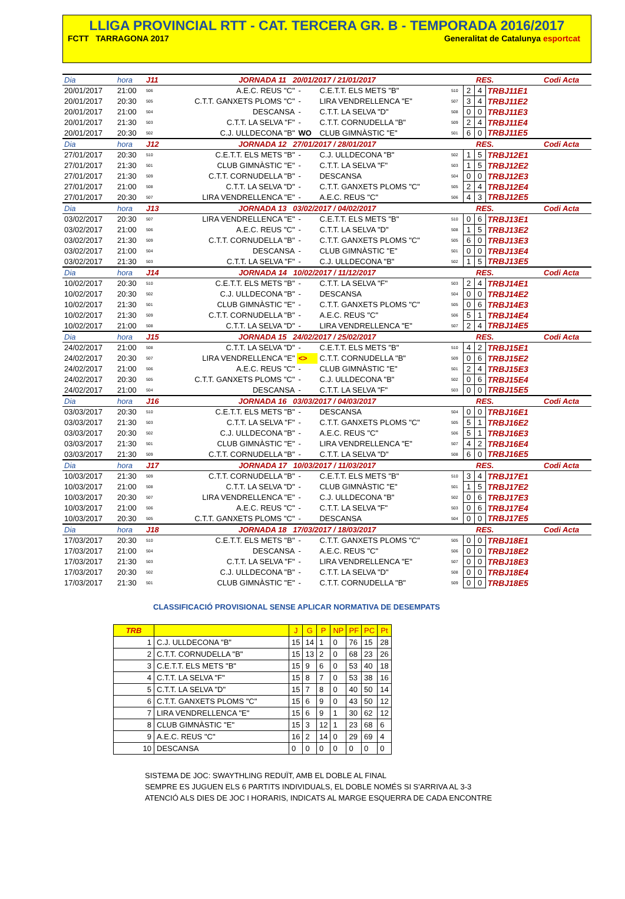LLIGA PROVINCIAL RTT - CAT. TERCERA GR. B - TEMPORADA 2016/2017
FCTT TARRAGONA 2017 Generalitat de Catalunya esportcat
| Dia | hora | J11 | JORNADA 11 20/01/2017 / 21/01/2017 | | | | | RES. | | Codi Acta |
| 20/01/2017 | 21:00 | 506 | A.E.C. REUS "C" | - | C.E.T.T. ELS METS "B" | 510 | 2 | 4 | TRBJ11E1 | |
| 20/01/2017 | 20:30 | 505 | C.T.T. GANXETS PLOMS "C" | - | LIRA VENDRELLENCA "E" | 507 | 3 | 4 | TRBJ11E2 | |
| 20/01/2017 | 21:00 | 504 | DESCANSA | - | C.T.T. LA SELVA "D" | 508 | 0 | 0 | TRBJ11E3 | |
| 20/01/2017 | 21:30 | 503 | C.T.T. LA SELVA "F" | - | C.T.T. CORNUDELLA "B" | 509 | 2 | 4 | TRBJ11E4 | |
| 20/01/2017 | 20:30 | 502 | C.J. ULLDECONA "B" | WO | CLUB GIMNÀSTIC "E" | 501 | 6 | 0 | TRBJ11E5 | |
| Dia | hora | J12 | JORNADA 12 27/01/2017 / 28/01/2017 | | | | | RES. | | Codi Acta |
| 27/01/2017 | 20:30 | 510 | C.E.T.T. ELS METS "B" | - | C.J. ULLDECONA "B" | 502 | 1 | 5 | TRBJ12E1 | |
| 27/01/2017 | 21:30 | 501 | CLUB GIMNÀSTIC "E" | - | C.T.T. LA SELVA "F" | 503 | 1 | 5 | TRBJ12E2 | |
| 27/01/2017 | 21:30 | 509 | C.T.T. CORNUDELLA "B" | - | DESCANSA | 504 | 0 | 0 | TRBJ12E3 | |
| 27/01/2017 | 21:00 | 508 | C.T.T. LA SELVA "D" | - | C.T.T. GANXETS PLOMS "C" | 505 | 2 | 4 | TRBJ12E4 | |
| 27/01/2017 | 20:30 | 507 | LIRA VENDRELLENCA "E" | - | A.E.C. REUS "C" | 506 | 4 | 3 | TRBJ12E5 | |
| Dia | hora | J13 | JORNADA 13 03/02/2017 / 04/02/2017 | | | | | RES. | | Codi Acta |
| 03/02/2017 | 20:30 | 507 | LIRA VENDRELLENCA "E" | - | C.E.T.T. ELS METS "B" | 510 | 0 | 6 | TRBJ13E1 | |
| 03/02/2017 | 21:00 | 506 | A.E.C. REUS "C" | - | C.T.T. LA SELVA "D" | 508 | 1 | 5 | TRBJ13E2 | |
| 03/02/2017 | 21:30 | 509 | C.T.T. CORNUDELLA "B" | - | C.T.T. GANXETS PLOMS "C" | 505 | 6 | 0 | TRBJ13E3 | |
| 03/02/2017 | 21:00 | 504 | DESCANSA | - | CLUB GIMNÀSTIC "E" | 501 | 0 | 0 | TRBJ13E4 | |
| 03/02/2017 | 21:30 | 503 | C.T.T. LA SELVA "F" | - | C.J. ULLDECONA "B" | 502 | 1 | 5 | TRBJ13E5 | |
| Dia | hora | J14 | JORNADA 14 10/02/2017 / 11/12/2017 | | | | | RES. | | Codi Acta |
| 10/02/2017 | 20:30 | 510 | C.E.T.T. ELS METS "B" | - | C.T.T. LA SELVA "F" | 503 | 2 | 4 | TRBJ14E1 | |
| 10/02/2017 | 20:30 | 502 | C.J. ULLDECONA "B" | - | DESCANSA | 504 | 0 | 0 | TRBJ14E2 | |
| 10/02/2017 | 21:30 | 501 | CLUB GIMNÀSTIC "E" | - | C.T.T. GANXETS PLOMS "C" | 505 | 0 | 6 | TRBJ14E3 | |
| 10/02/2017 | 21:30 | 509 | C.T.T. CORNUDELLA "B" | - | A.E.C. REUS "C" | 506 | 5 | 1 | TRBJ14E4 | |
| 10/02/2017 | 21:00 | 508 | C.T.T. LA SELVA "D" | - | LIRA VENDRELLENCA "E" | 507 | 2 | 4 | TRBJ14E5 | |
| Dia | hora | J15 | JORNADA 15 24/02/2017 / 25/02/2017 | | | | | RES. | | Codi Acta |
| 24/02/2017 | 21:00 | 508 | C.T.T. LA SELVA "D" | - | C.E.T.T. ELS METS "B" | 510 | 4 | 2 | TRBJ15E1 | |
| 24/02/2017 | 20:30 | 507 | LIRA VENDRELLENCA "E" | <> | C.T.T. CORNUDELLA "B" | 509 | 0 | 6 | TRBJ15E2 | |
| 24/02/2017 | 21:00 | 506 | A.E.C. REUS "C" | - | CLUB GIMNÀSTIC "E" | 501 | 2 | 4 | TRBJ15E3 | |
| 24/02/2017 | 20:30 | 505 | C.T.T. GANXETS PLOMS "C" | - | C.J. ULLDECONA "B" | 502 | 0 | 6 | TRBJ15E4 | |
| 24/02/2017 | 21:00 | 504 | DESCANSA | - | C.T.T. LA SELVA "F" | 503 | 0 | 0 | TRBJ15E5 | |
| Dia | hora | J16 | JORNADA 16 03/03/2017 / 04/03/2017 | | | | | RES. | | Codi Acta |
| 03/03/2017 | 20:30 | 510 | C.E.T.T. ELS METS "B" | - | DESCANSA | 504 | 0 | 0 | TRBJ16E1 | |
| 03/03/2017 | 21:30 | 503 | C.T.T. LA SELVA "F" | - | C.T.T. GANXETS PLOMS "C" | 505 | 5 | 1 | TRBJ16E2 | |
| 03/03/2017 | 20:30 | 502 | C.J. ULLDECONA "B" | - | A.E.C. REUS "C" | 506 | 5 | 1 | TRBJ16E3 | |
| 03/03/2017 | 21:30 | 501 | CLUB GIMNÀSTIC "E" | - | LIRA VENDRELLENCA "E" | 507 | 4 | 2 | TRBJ16E4 | |
| 03/03/2017 | 21:30 | 509 | C.T.T. CORNUDELLA "B" | - | C.T.T. LA SELVA "D" | 508 | 6 | 0 | TRBJ16E5 | |
| Dia | hora | J17 | JORNADA 17 10/03/2017 / 11/03/2017 | | | | | RES. | | Codi Acta |
| 10/03/2017 | 21:30 | 509 | C.T.T. CORNUDELLA "B" | - | C.E.T.T. ELS METS "B" | 510 | 3 | 4 | TRBJ17E1 | |
| 10/03/2017 | 21:00 | 508 | C.T.T. LA SELVA "D" | - | CLUB GIMNÀSTIC "E" | 501 | 1 | 5 | TRBJ17E2 | |
| 10/03/2017 | 20:30 | 507 | LIRA VENDRELLENCA "E" | - | C.J. ULLDECONA "B" | 502 | 0 | 6 | TRBJ17E3 | |
| 10/03/2017 | 21:00 | 506 | A.E.C. REUS "C" | - | C.T.T. LA SELVA "F" | 503 | 0 | 6 | TRBJ17E4 | |
| 10/03/2017 | 20:30 | 505 | C.T.T. GANXETS PLOMS "C" | - | DESCANSA | 504 | 0 | 0 | TRBJ17E5 | |
| Dia | hora | J18 | JORNADA 18 17/03/2017 / 18/03/2017 | | | | | RES. | | Codi Acta |
| 17/03/2017 | 20:30 | 510 | C.E.T.T. ELS METS "B" | - | C.T.T. GANXETS PLOMS "C" | 505 | 0 | 0 | TRBJ18E1 | |
| 17/03/2017 | 21:00 | 504 | DESCANSA | - | A.E.C. REUS "C" | 506 | 0 | 0 | TRBJ18E2 | |
| 17/03/2017 | 21:30 | 503 | C.T.T. LA SELVA "F" | - | LIRA VENDRELLENCA "E" | 507 | 0 | 0 | TRBJ18E3 | |
| 17/03/2017 | 20:30 | 502 | C.J. ULLDECONA "B" | - | C.T.T. LA SELVA "D" | 508 | 0 | 0 | TRBJ18E4 | |
| 17/03/2017 | 21:30 | 501 | CLUB GIMNÀSTIC "E" | - | C.T.T. CORNUDELLA "B" | 509 | 0 | 0 | TRBJ18E5 | |
CLASSIFICACIÓ PROVISIONAL SENSE APLICAR NORMATIVA DE DESEMPATS
| TRB | | J | G | P | NP | PF | PC | Pt |
| --- | --- | --- | --- | --- | --- | --- | --- | --- |
| 1 | C.J. ULLDECONA "B" | 15 | 14 | 1 | 0 | 76 | 15 | 28 |
| 2 | C.T.T. CORNUDELLA "B" | 15 | 13 | 2 | 0 | 68 | 23 | 26 |
| 3 | C.E.T.T. ELS METS "B" | 15 | 9 | 6 | 0 | 53 | 40 | 18 |
| 4 | C.T.T. LA SELVA "F" | 15 | 8 | 7 | 0 | 53 | 38 | 16 |
| 5 | C.T.T. LA SELVA "D" | 15 | 7 | 8 | 0 | 40 | 50 | 14 |
| 6 | C.T.T. GANXETS PLOMS "C" | 15 | 6 | 9 | 0 | 43 | 50 | 12 |
| 7 | LIRA VENDRELLENCA "E" | 15 | 6 | 9 | 1 | 30 | 62 | 12 |
| 8 | CLUB GIMNÀSTIC "E" | 15 | 3 | 12 | 1 | 23 | 68 | 6 |
| 9 | A.E.C. REUS "C" | 16 | 2 | 14 | 0 | 29 | 69 | 4 |
| 10 | DESCANSA | 0 | 0 | 0 | 0 | 0 | 0 | 0 |
SISTEMA DE JOC: SWAYTHLING REDUÏT, AMB EL DOBLE AL FINAL
SEMPRE ES JUGUEN ELS 6 PARTITS INDIVIDUALS, EL DOBLE NOMÉS SI S'ARRIVA AL 3-3
ATENCIÓ ALS DIES DE JOC I HORARIS, INDICATS AL MARGE ESQUERRA DE CADA ENCONTRE